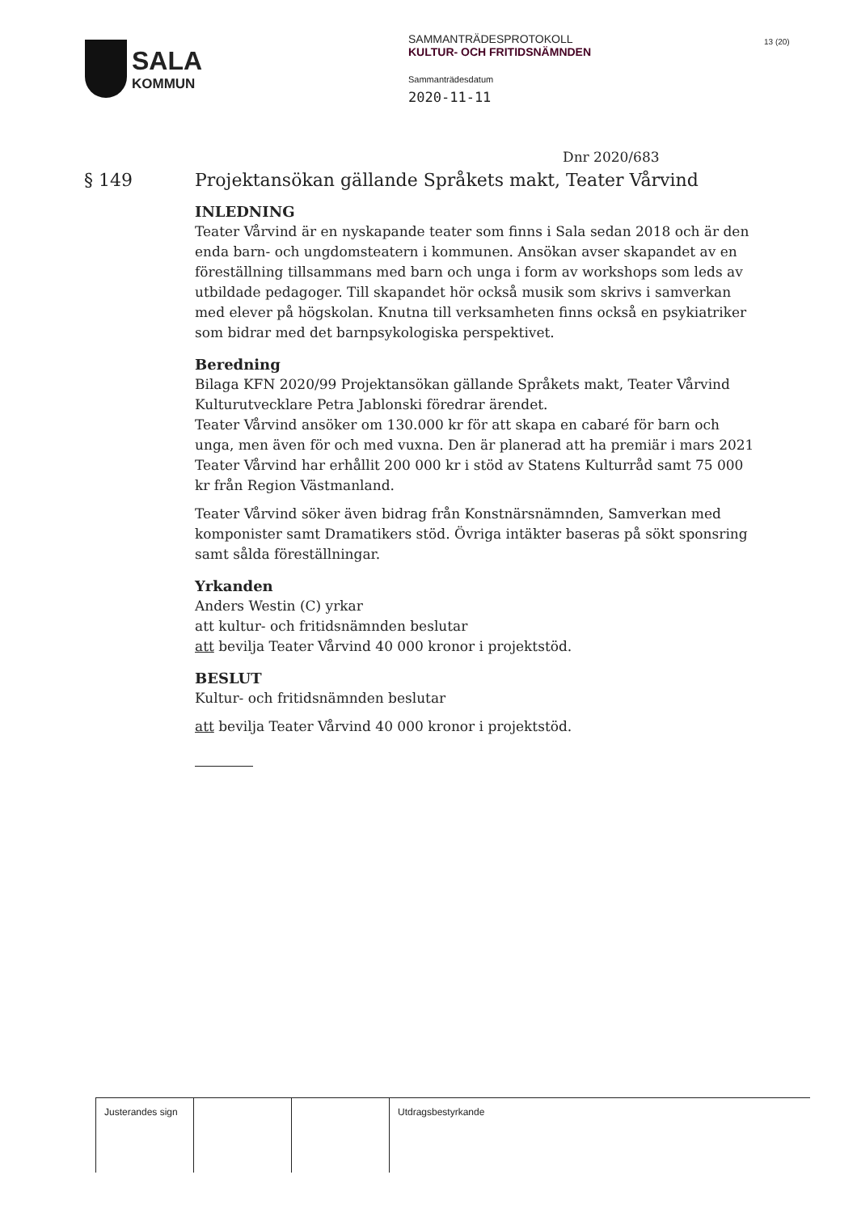SALA
KOMMUN
SAMMANTRÄDESPROTOKOLL
KULTUR- OCH FRITIDSNÄMNDEN
Sammanträdesdatum
2020-11-11
13 (20)
Dnr 2020/683
§ 149 Projektansökan gällande Språkets makt, Teater Vårvind
INLEDNING
Teater Vårvind är en nyskapande teater som finns i Sala sedan 2018 och är den enda barn- och ungdomsteatern i kommunen. Ansökan avser skapandet av en föreställning tillsammans med barn och unga i form av workshops som leds av utbildade pedagoger. Till skapandet hör också musik som skrivs i samverkan med elever på högskolan. Knutna till verksamheten finns också en psykiatriker som bidrar med det barnpsykologiska perspektivet.
Beredning
Bilaga KFN 2020/99 Projektansökan gällande Språkets makt, Teater Vårvind
Kulturutvecklare Petra Jablonski föredrar ärendet.
Teater Vårvind ansöker om 130.000 kr för att skapa en cabaré för barn och unga, men även för och med vuxna. Den är planerad att ha premiär i mars 2021 Teater Vårvind har erhållit 200 000 kr i stöd av Statens Kulturråd samt 75 000 kr från Region Västmanland.
Teater Vårvind söker även bidrag från Konstnärsnämnden, Samverkan med komponister samt Dramatikers stöd. Övriga intäkter baseras på sökt sponsring samt sålda föreställningar.
Yrkanden
Anders Westin (C) yrkar
att kultur- och fritidsnämnden beslutar
att bevilja Teater Vårvind 40 000 kronor i projektstöd.
BESLUT
Kultur- och fritidsnämnden beslutar
att bevilja Teater Vårvind 40 000 kronor i projektstöd.
| Justerandes sign | | | Utdragsbestyrkande |